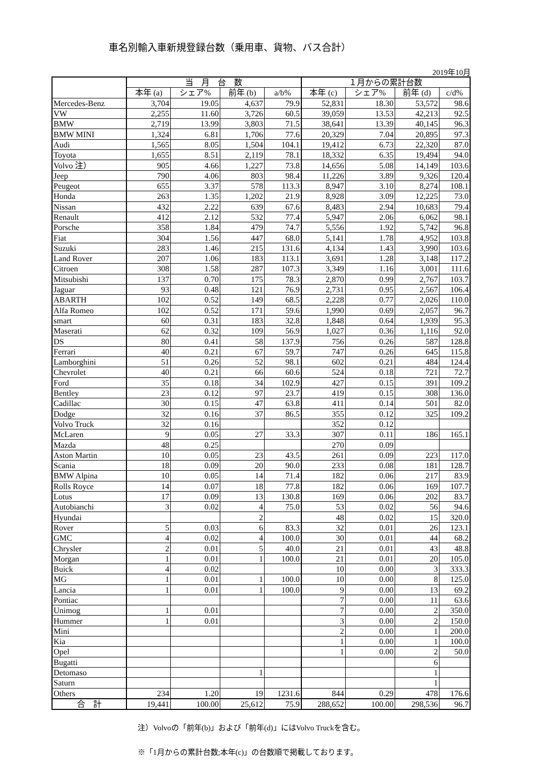車名別輸入車新規登録台数（乗用車、貨物、バス合計）
2019年10月
| | 当 月 台 数 | | | | １月からの累計台数 | | | |
| --- | --- | --- | --- | --- | --- | --- | --- | --- |
| | 本年 (a) | シェア% | 前年 (b) | a/b% | 本年 (c) | シェア% | 前年 (d) | c/d% |
| Mercedes-Benz | 3,704 | 19.05 | 4,637 | 79.9 | 52,831 | 18.30 | 53,572 | 98.6 |
| VW | 2,255 | 11.60 | 3,726 | 60.5 | 39,059 | 13.53 | 42,213 | 92.5 |
| BMW | 2,719 | 13.99 | 3,803 | 71.5 | 38,641 | 13.39 | 40,145 | 96.3 |
| BMW MINI | 1,324 | 6.81 | 1,706 | 77.6 | 20,329 | 7.04 | 20,895 | 97.3 |
| Audi | 1,565 | 8.05 | 1,504 | 104.1 | 19,412 | 6.73 | 22,320 | 87.0 |
| Toyota | 1,655 | 8.51 | 2,119 | 78.1 | 18,332 | 6.35 | 19,494 | 94.0 |
| Volvo 注） | 905 | 4.66 | 1,227 | 73.8 | 14,656 | 5.08 | 14,149 | 103.6 |
| Jeep | 790 | 4.06 | 803 | 98.4 | 11,226 | 3.89 | 9,326 | 120.4 |
| Peugeot | 655 | 3.37 | 578 | 113.3 | 8,947 | 3.10 | 8,274 | 108.1 |
| Honda | 263 | 1.35 | 1,202 | 21.9 | 8,928 | 3.09 | 12,225 | 73.0 |
| Nissan | 432 | 2.22 | 639 | 67.6 | 8,483 | 2.94 | 10,683 | 79.4 |
| Renault | 412 | 2.12 | 532 | 77.4 | 5,947 | 2.06 | 6,062 | 98.1 |
| Porsche | 358 | 1.84 | 479 | 74.7 | 5,556 | 1.92 | 5,742 | 96.8 |
| Fiat | 304 | 1.56 | 447 | 68.0 | 5,141 | 1.78 | 4,952 | 103.8 |
| Suzuki | 283 | 1.46 | 215 | 131.6 | 4,134 | 1.43 | 3,990 | 103.6 |
| Land Rover | 207 | 1.06 | 183 | 113.1 | 3,691 | 1.28 | 3,148 | 117.2 |
| Citroen | 308 | 1.58 | 287 | 107.3 | 3,349 | 1.16 | 3,001 | 111.6 |
| Mitsubishi | 137 | 0.70 | 175 | 78.3 | 2,870 | 0.99 | 2,767 | 103.7 |
| Jaguar | 93 | 0.48 | 121 | 76.9 | 2,731 | 0.95 | 2,567 | 106.4 |
| ABARTH | 102 | 0.52 | 149 | 68.5 | 2,228 | 0.77 | 2,026 | 110.0 |
| Alfa Romeo | 102 | 0.52 | 171 | 59.6 | 1,990 | 0.69 | 2,057 | 96.7 |
| smart | 60 | 0.31 | 183 | 32.8 | 1,848 | 0.64 | 1,939 | 95.3 |
| Maserati | 62 | 0.32 | 109 | 56.9 | 1,027 | 0.36 | 1,116 | 92.0 |
| DS | 80 | 0.41 | 58 | 137.9 | 756 | 0.26 | 587 | 128.8 |
| Ferrari | 40 | 0.21 | 67 | 59.7 | 747 | 0.26 | 645 | 115.8 |
| Lamborghini | 51 | 0.26 | 52 | 98.1 | 602 | 0.21 | 484 | 124.4 |
| Chevrolet | 40 | 0.21 | 66 | 60.6 | 524 | 0.18 | 721 | 72.7 |
| Ford | 35 | 0.18 | 34 | 102.9 | 427 | 0.15 | 391 | 109.2 |
| Bentley | 23 | 0.12 | 97 | 23.7 | 419 | 0.15 | 308 | 136.0 |
| Cadillac | 30 | 0.15 | 47 | 63.8 | 411 | 0.14 | 501 | 82.0 |
| Dodge | 32 | 0.16 | 37 | 86.5 | 355 | 0.12 | 325 | 109.2 |
| Volvo Truck | 32 | 0.16 | | | 352 | 0.12 | | |
| McLaren | 9 | 0.05 | 27 | 33.3 | 307 | 0.11 | 186 | 165.1 |
| Mazda | 48 | 0.25 | | | 270 | 0.09 | | |
| Aston Martin | 10 | 0.05 | 23 | 43.5 | 261 | 0.09 | 223 | 117.0 |
| Scania | 18 | 0.09 | 20 | 90.0 | 233 | 0.08 | 181 | 128.7 |
| BMW Alpina | 10 | 0.05 | 14 | 71.4 | 182 | 0.06 | 217 | 83.9 |
| Rolls Royce | 14 | 0.07 | 18 | 77.8 | 182 | 0.06 | 169 | 107.7 |
| Lotus | 17 | 0.09 | 13 | 130.8 | 169 | 0.06 | 202 | 83.7 |
| Autobianchi | 3 | 0.02 | 4 | 75.0 | 53 | 0.02 | 56 | 94.6 |
| Hyundai | | | 2 | | 48 | 0.02 | 15 | 320.0 |
| Rover | 5 | 0.03 | 6 | 83.3 | 32 | 0.01 | 26 | 123.1 |
| GMC | 4 | 0.02 | 4 | 100.0 | 30 | 0.01 | 44 | 68.2 |
| Chrysler | 2 | 0.01 | 5 | 40.0 | 21 | 0.01 | 43 | 48.8 |
| Morgan | 1 | 0.01 | 1 | 100.0 | 21 | 0.01 | 20 | 105.0 |
| Buick | 4 | 0.02 | | | 10 | 0.00 | 3 | 333.3 |
| MG | 1 | 0.01 | 1 | 100.0 | 10 | 0.00 | 8 | 125.0 |
| Lancia | 1 | 0.01 | 1 | 100.0 | 9 | 0.00 | 13 | 69.2 |
| Pontiac | | | | | 7 | 0.00 | 11 | 63.6 |
| Unimog | 1 | 0.01 | | | 7 | 0.00 | 2 | 350.0 |
| Hummer | 1 | 0.01 | | | 3 | 0.00 | 2 | 150.0 |
| Mini | | | | | 2 | 0.00 | 1 | 200.0 |
| Kia | | | | | 1 | 0.00 | 1 | 100.0 |
| Opel | | | | | 1 | 0.00 | 2 | 50.0 |
| Bugatti | | | | | | | 6 | |
| Detomaso | | | 1 | | | | 1 | |
| Saturn | | | | | | | 1 | |
| Others | 234 | 1.20 | 19 | 1231.6 | 844 | 0.29 | 478 | 176.6 |
| 合 計 | 19,441 | 100.00 | 25,612 | 75.9 | 288,652 | 100.00 | 298,536 | 96.7 |
注）Volvoの「前年(b)」および「前年(d)」にはVolvo Truckを含む。
※「1月からの累計台数;本年(c)」の台数順で掲載しております。